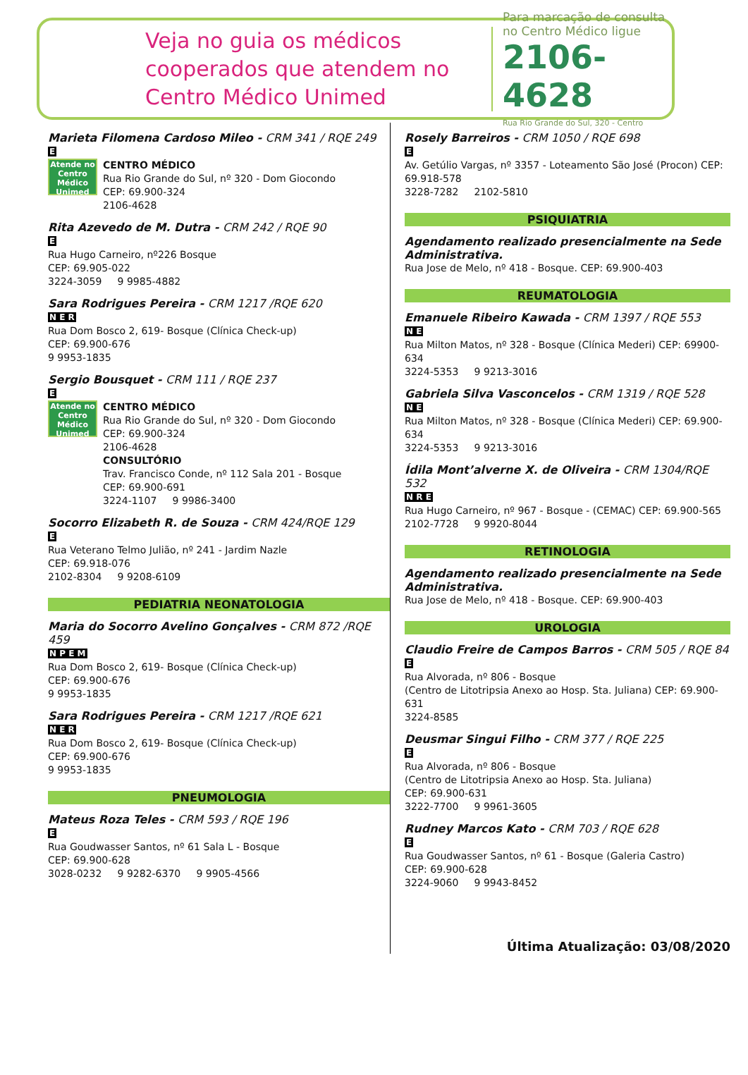Veja no guia os médicos cooperados que atendem no Centro Médico Unimed
Para marcação de consulta no Centro Médico ligue
2106-4628
Rua Rio Grande do Sul, 320 - Centro
Marieta Filomena Cardoso Mileo - CRM 341 / RQE 249
E
Atende no Centro Médico Unimed
CENTRO MÉDICO
Rua Rio Grande do Sul, nº 320 - Dom Giocondo
CEP: 69.900-324
2106-4628
Rita Azevedo de M. Dutra - CRM 242 / RQE 90
E
Rua Hugo Carneiro, nº226 Bosque
CEP: 69.905-022
3224-3059 9 9985-4882
Sara Rodrigues Pereira - CRM 1217 /RQE 620
N E R
Rua Dom Bosco 2, 619- Bosque (Clínica Check-up)
CEP: 69.900-676
9 9953-1835
Sergio Bousquet - CRM 111 / RQE 237
E
Atende no Centro Médico Unimed
CENTRO MÉDICO
Rua Rio Grande do Sul, nº 320 - Dom Giocondo
CEP: 69.900-324
2106-4628
CONSULTÓRIO
Trav. Francisco Conde, nº 112 Sala 201 - Bosque
CEP: 69.900-691
3224-1107 9 9986-3400
Socorro Elizabeth R. de Souza - CRM 424/RQE 129
E
Rua Veterano Telmo Julião, nº 241 - Jardim Nazle
CEP: 69.918-076
2102-8304 9 9208-6109
PEDIATRIA NEONATOLOGIA
Maria do Socorro Avelino Gonçalves - CRM 872 /RQE 459
N P E M
Rua Dom Bosco 2, 619- Bosque (Clínica Check-up)
CEP: 69.900-676
9 9953-1835
Sara Rodrigues Pereira - CRM 1217 /RQE 621
N E R
Rua Dom Bosco 2, 619- Bosque (Clínica Check-up)
CEP: 69.900-676
9 9953-1835
PNEUMOLOGIA
Mateus Roza Teles - CRM 593 / RQE 196
E
Rua Goudwasser Santos, nº 61 Sala L - Bosque
CEP: 69.900-628
3028-0232 9 9282-6370 9 9905-4566
Rosely Barreiros - CRM 1050 / RQE 698
E
Av. Getúlio Vargas, nº 3357 - Loteamento São José (Procon) CEP: 69.918-578
3228-7282 2102-5810
PSIQUIATRIA
Agendamento realizado presencialmente na Sede Administrativa.
Rua Jose de Melo, nº 418 - Bosque. CEP: 69.900-403
REUMATOLOGIA
Emanuele Ribeiro Kawada - CRM 1397 / RQE 553
N E
Rua Milton Matos, nº 328 - Bosque (Clínica Mederi) CEP: 69900-634
3224-5353 9 9213-3016
Gabriela Silva Vasconcelos - CRM 1319 / RQE 528
N E
Rua Milton Matos, nº 328 - Bosque (Clínica Mederi) CEP: 69.900-634
3224-5353 9 9213-3016
Ídila Mont’alverne X. de Oliveira - CRM 1304/RQE 532
N R E
Rua Hugo Carneiro, nº 967 - Bosque - (CEMAC) CEP: 69.900-565
2102-7728 9 9920-8044
RETINOLOGIA
Agendamento realizado presencialmente na Sede Administrativa.
Rua Jose de Melo, nº 418 - Bosque. CEP: 69.900-403
UROLOGIA
Claudio Freire de Campos Barros - CRM 505 / RQE 84
E
Rua Alvorada, nº 806 - Bosque
(Centro de Litotripsia Anexo ao Hosp. Sta. Juliana) CEP: 69.900-631
3224-8585
Deusmar Singui Filho - CRM 377 / RQE 225
E
Rua Alvorada, nº 806 - Bosque
(Centro de Litotripsia Anexo ao Hosp. Sta. Juliana)
CEP: 69.900-631
3222-7700 9 9961-3605
Rudney Marcos Kato - CRM 703 / RQE 628
E
Rua Goudwasser Santos, nº 61 - Bosque (Galeria Castro)
CEP: 69.900-628
3224-9060 9 9943-8452
Última Atualização: 03/08/2020